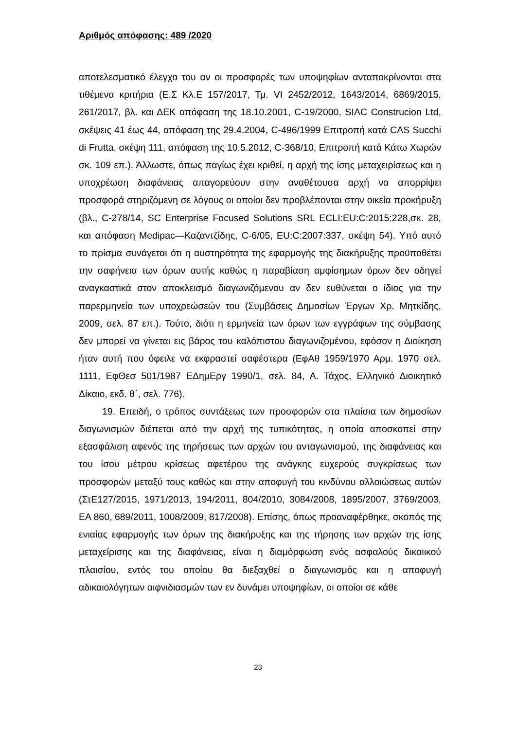Αριθμός απόφασης: 489 /2020
αποτελεσματικό έλεγχο του αν οι προσφορές των υποψηφίων ανταποκρίνονται στα τιθέμενα κριτήρια (Ε.Σ Κλ.Ε 157/2017, Τμ. VI 2452/2012, 1643/2014, 6869/2015, 261/2017, βλ. και ΔΕΚ απόφαση της 18.10.2001, C-19/2000, SIAC Construcion Ltd, σκέψεις 41 έως 44, απόφαση της 29.4.2004, C-496/1999 Επιτροπή κατά CAS Succhi di Frutta, σκέψη 111, απόφαση της 10.5.2012, C-368/10, Επιτροπή κατά Κάτω Χωρών σκ. 109 επ.). Άλλωστε, όπως παγίως έχει κριθεί, η αρχή της ίσης μεταχειρίσεως και η υποχρέωση διαφάνειας απαγορεύουν στην αναθέτουσα αρχή να απορρίψει προσφορά στηριζόμενη σε λόγους οι οποίοι δεν προβλέπονται στην οικεία προκήρυξη (βλ., C-278/14, SC Enterprise Focused Solutions SRL ECLI:EU:C:2015:228,σκ. 28, και απόφαση Medipac—Καζαντζίδης, C-6/05, EU:C:2007:337, σκέψη 54). Υπό αυτό το πρίσμα συνάγεται ότι η αυστηρότητα της εφαρμογής της διακήρυξης προϋποθέτει την σαφήνεια των όρων αυτής καθώς η παραβίαση αμφίσημων όρων δεν οδηγεί αναγκαστικά στον αποκλεισμό διαγωνιζόμενου αν δεν ευθύνεται ο ίδιος για την παρερμηνεία των υποχρεώσεών του (Συμβάσεις Δημοσίων Έργων Χρ. Μητκίδης, 2009, σελ. 87 επ.). Τούτο, διότι η ερμηνεία των όρων των εγγράφων της σύμβασης δεν μπορεί να γίνεται εις βάρος του καλόπιστου διαγωνιζομένου, εφόσον η Διοίκηση ήταν αυτή που όφειλε να εκφραστεί σαφέστερα (ΕφΑθ 1959/1970 Αρμ. 1970 σελ. 1111, ΕφΘεσ 501/1987 ΕΔημΕργ 1990/1, σελ. 84, Α. Τάχος, Ελληνικό Διοικητικό Δίκαιο, εκδ. θ΄, σελ. 776).
19. Επειδή, ο τρόπος συντάξεως των προσφορών στα πλαίσια των δημοσίων διαγωνισμών διέπεται από την αρχή της τυπικότητας, η οποία αποσκοπεί στην εξασφάλιση αφενός της τηρήσεως των αρχών του ανταγωνισμού, της διαφάνειας και του ίσου μέτρου κρίσεως αφετέρου της ανάγκης ευχερούς συγκρίσεως των προσφορών μεταξύ τους καθώς και στην αποφυγή του κινδύνου αλλοιώσεως αυτών (ΣτΕ127/2015, 1971/2013, 194/2011, 804/2010, 3084/2008, 1895/2007, 3769/2003, ΕΑ 860, 689/2011, 1008/2009, 817/2008). Επίσης, όπως προαναφέρθηκε, σκοπός της ενιαίας εφαρμογής των όρων της διακήρυξης και της τήρησης των αρχών της ίσης μεταχείρισης και της διαφάνειας, είναι η διαμόρφωση ενός ασφαλούς δικαιικού πλαισίου, εντός του οποίου θα διεξαχθεί ο διαγωνισμός και η αποφυγή αδικαιολόγητων αιφνιδιασμών των εν δυνάμει υποψηφίων, οι οποίοι σε κάθε
23